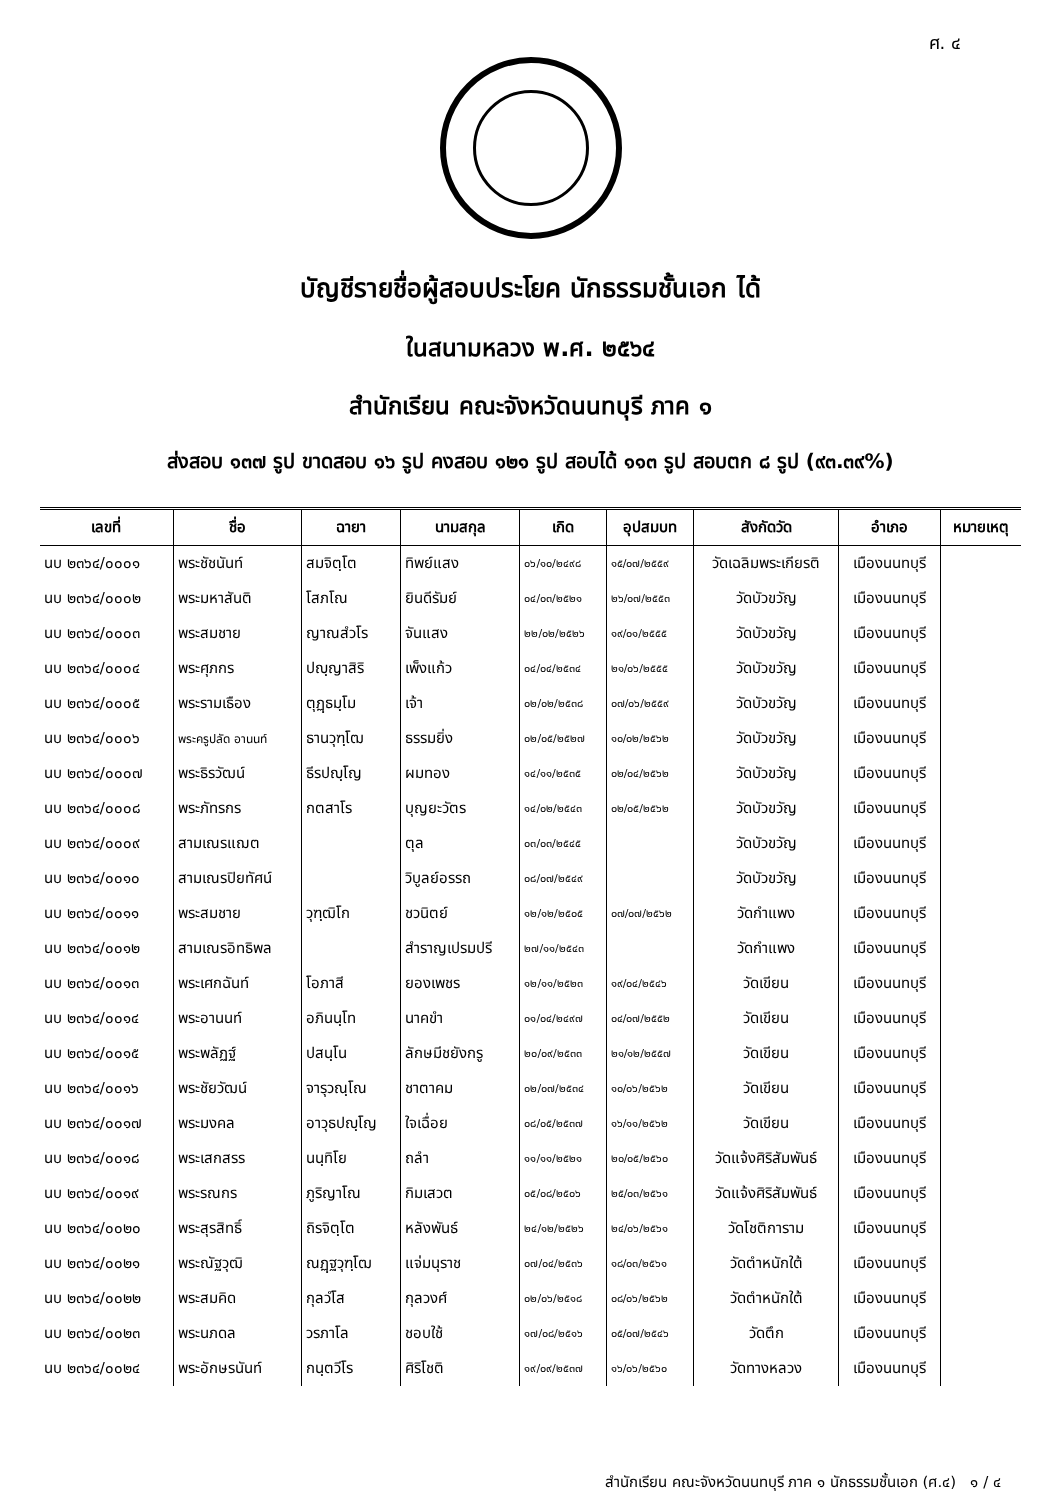ศ. ๔
บัญชีรายชื่อผู้สอบประโยค นักธรรมชั้นเอก ได้
ในสนามหลวง พ.ศ. ๒๕๖๔
สำนักเรียน คณะจังหวัดนนทบุรี ภาค ๑
ส่งสอบ ๑๓๗ รูป ขาดสอบ ๑๖ รูป คงสอบ ๑๒๑ รูป สอบได้ ๑๑๓ รูป สอบตก ๘ รูป (๙๓.๓๙%)
| เลขที่ | ชื่อ | ฉายา | นามสกุล | เกิด | อุปสมบท | สังกัดวัด | อำเภอ | หมายเหตุ |
| --- | --- | --- | --- | --- | --- | --- | --- | --- |
| นบ ๒๓๖๔/๐๐๐๑ | พระชัชนันท์ | สมจิตฺโต | ทิพย์แสง | ๐๖/๑๐/๒๔๙๘ | ๑๕/๐๗/๒๕๕๙ | วัดเฉลิมพระเกียรติ | เมืองนนทบุรี | |
| นบ ๒๓๖๔/๐๐๐๒ | พระมหาสันติ | โสภโณ | ยินดีรัมย์ | ๐๔/๐๓/๒๕๒๑ | ๒๖/๐๗/๒๕๕๓ | วัดบัวขวัญ | เมืองนนทบุรี | |
| นบ ๒๓๖๔/๐๐๐๓ | พระสมชาย | ญาณสํวโร | จันแสง | ๒๒/๐๒/๒๕๒๖ | ๑๙/๐๑/๒๕๕๕ | วัดบัวขวัญ | เมืองนนทบุรี | |
| นบ ๒๓๖๔/๐๐๐๔ | พระศุภกร | ปญฺญาสิริ | เพ็งแก้ว | ๐๔/๐๔/๒๕๓๔ | ๒๑/๐๖/๒๕๕๕ | วัดบัวขวัญ | เมืองนนทบุรี | |
| นบ ๒๓๖๔/๐๐๐๕ | พระรามเธือง | ตุฏฺธมฺโม | เจ้า | ๐๒/๐๒/๒๕๓๘ | ๐๗/๐๖/๒๕๕๙ | วัดบัวขวัญ | เมืองนนทบุรี | |
| นบ ๒๓๖๔/๐๐๐๖ | พระครูปลัด อานนท์ | ธานวุฑฺโฒ | ธรรมยิ่ง | ๐๒/๐๕/๒๕๒๗ | ๑๐/๐๒/๒๕๖๒ | วัดบัวขวัญ | เมืองนนทบุรี | |
| นบ ๒๓๖๔/๐๐๐๗ | พระธิรวัฒน์ | ธีรปญฺโญ | ผมทอง | ๑๔/๑๑/๒๕๓๕ | ๐๒/๐๔/๒๕๖๒ | วัดบัวขวัญ | เมืองนนทบุรี | |
| นบ ๒๓๖๔/๐๐๐๘ | พระภัทรกร | กตสาโร | บุญยะวัตร | ๑๔/๐๒/๒๕๔๓ | ๐๒/๐๕/๒๕๖๒ | วัดบัวขวัญ | เมืองนนทบุรี | |
| นบ ๒๓๖๔/๐๐๐๙ | สามเณรแฌต | | ตุล | ๐๓/๐๓/๒๕๔๕ | | วัดบัวขวัญ | เมืองนนทบุรี | |
| นบ ๒๓๖๔/๐๐๑๐ | สามเณรปิยทัศน์ | | วิบูลย์อรรถ | ๐๘/๐๗/๒๕๔๙ | | วัดบัวขวัญ | เมืองนนทบุรี | |
| นบ ๒๓๖๔/๐๐๑๑ | พระสมชาย | วุฑฺฒิโก | ชวนิตย์ | ๑๒/๑๒/๒๕๐๕ | ๐๗/๐๗/๒๕๖๒ | วัดกำแพง | เมืองนนทบุรี | |
| นบ ๒๓๖๔/๐๐๑๒ | สามเณรอิทธิพล | | สำราญเปรมปรี | ๒๗/๑๑/๒๕๔๓ | | วัดกำแพง | เมืองนนทบุรี | |
| นบ ๒๓๖๔/๐๐๑๓ | พระเศกฉันท์ | โอภาสี | ยองเพชร | ๑๒/๑๑/๒๕๒๓ | ๑๙/๐๔/๒๕๔๖ | วัดเขียน | เมืองนนทบุรี | |
| นบ ๒๓๖๔/๐๐๑๔ | พระอานนท์ | อภินนฺโท | นาคขำ | ๐๑/๐๔/๒๔๙๗ | ๐๔/๐๗/๒๕๕๒ | วัดเขียน | เมืองนนทบุรี | |
| นบ ๒๓๖๔/๐๐๑๕ | พระพลัฏฐ์ | ปสนฺโน | ลักษมีชยังกรู | ๒๐/๐๙/๒๕๓๓ | ๒๑/๑๒/๒๕๕๗ | วัดเขียน | เมืองนนทบุรี | |
| นบ ๒๓๖๔/๐๐๑๖ | พระชัยวัฒน์ | จารุวณฺโณ | ชาตาคม | ๐๒/๐๗/๒๕๓๔ | ๑๐/๐๖/๒๕๖๒ | วัดเขียน | เมืองนนทบุรี | |
| นบ ๒๓๖๔/๐๐๑๗ | พระมงคล | อาวุธปญฺโญ | ใจเฉื่อย | ๐๘/๐๕/๒๕๓๗ | ๑๖/๑๑/๒๕๖๒ | วัดเขียน | เมืองนนทบุรี | |
| นบ ๒๓๖๔/๐๐๑๘ | พระเสกสรร | นนฺทิโย | ถลำ | ๑๑/๑๑/๒๕๒๑ | ๒๐/๐๕/๒๕๖๐ | วัดแจ้งศิริสัมพันธ์ | เมืองนนทบุรี | |
| นบ ๒๓๖๔/๐๐๑๙ | พระรณกร | ภูริญาโณ | กิมเสวต | ๐๕/๐๘/๒๕๐๖ | ๒๕/๐๓/๒๕๖๑ | วัดแจ้งศิริสัมพันธ์ | เมืองนนทบุรี | |
| นบ ๒๓๖๔/๐๐๒๐ | พระสุรสิทธิ์ | ถิรจิตฺโต | หลังพันธ์ | ๒๔/๑๒/๒๕๒๖ | ๒๔/๐๖/๒๕๖๑ | วัดโชติการาม | เมืองนนทบุรี | |
| นบ ๒๓๖๔/๐๐๒๑ | พระณัฐวุฒิ | ณฏฺฐวุฑฺโฒ | แจ่มนุราช | ๐๗/๐๔/๒๕๓๖ | ๑๘/๐๓/๒๕๖๑ | วัดตำหนักใต้ | เมืองนนทบุรี | |
| นบ ๒๓๖๔/๐๐๒๒ | พระสมคิด | กุลวํโส | กุลวงศ์ | ๐๒/๐๖/๒๕๑๘ | ๐๘/๐๖/๒๕๖๒ | วัดตำหนักใต้ | เมืองนนทบุรี | |
| นบ ๒๓๖๔/๐๐๒๓ | พระนภดล | วรภาโล | ชอบใช้ | ๑๗/๐๘/๒๕๑๖ | ๐๕/๐๗/๒๕๔๖ | วัดตึก | เมืองนนทบุรี | |
| นบ ๒๓๖๔/๐๐๒๔ | พระอักษรนันท์ | กนฺตวีโร | ศิริโชติ | ๑๙/๐๙/๒๕๓๗ | ๑๖/๐๖/๒๕๖๐ | วัดทางหลวง | เมืองนนทบุรี | |
สำนักเรียน คณะจังหวัดนนทบุรี ภาค ๑ นักธรรมชั้นเอก (ศ.๔) ๑ / ๔